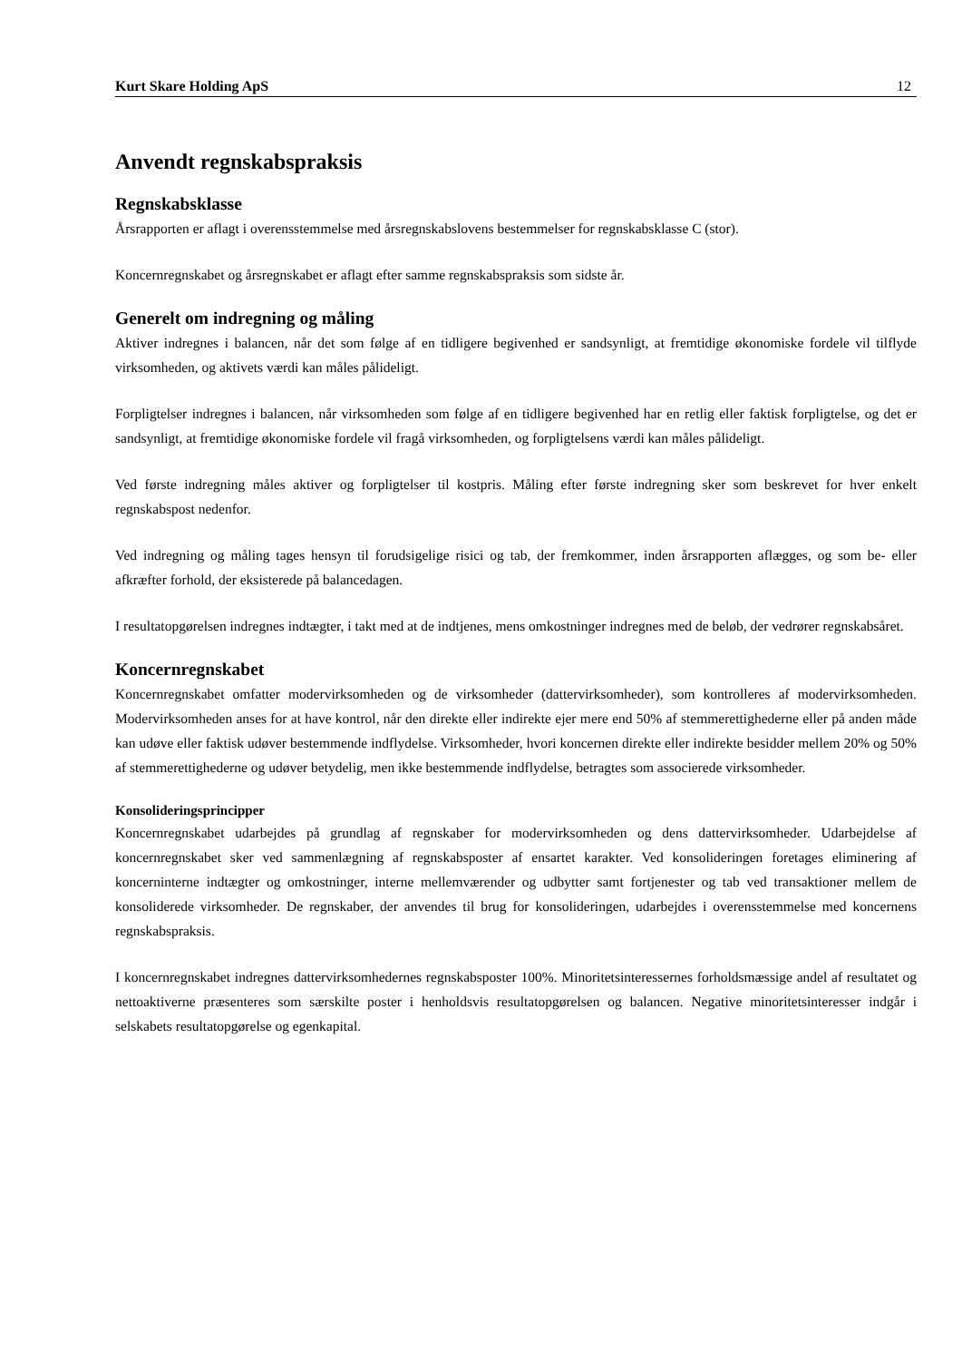Kurt Skare Holding ApS 12
Anvendt regnskabspraksis
Regnskabsklasse
Årsrapporten er aflagt i overensstemmelse med årsregnskabslovens bestemmelser for regnskabsklasse C (stor).
Koncernregnskabet og årsregnskabet er aflagt efter samme regnskabspraksis som sidste år.
Generelt om indregning og måling
Aktiver indregnes i balancen, når det som følge af en tidligere begivenhed er sandsynligt, at fremtidige økonomiske fordele vil tilflyde virksomheden, og aktivets værdi kan måles pålideligt.
Forpligtelser indregnes i balancen, når virksomheden som følge af en tidligere begivenhed har en retlig eller faktisk forpligtelse, og det er sandsynligt, at fremtidige økonomiske fordele vil fragå virksomheden, og forpligtelsens værdi kan måles pålideligt.
Ved første indregning måles aktiver og forpligtelser til kostpris. Måling efter første indregning sker som beskrevet for hver enkelt regnskabspost nedenfor.
Ved indregning og måling tages hensyn til forudsigelige risici og tab, der fremkommer, inden årsrapporten aflægges, og som be- eller afkræfter forhold, der eksisterede på balancedagen.
I resultatopgørelsen indregnes indtægter, i takt med at de indtjenes, mens omkostninger indregnes med de beløb, der vedrører regnskabsåret.
Koncernregnskabet
Koncernregnskabet omfatter modervirksomheden og de virksomheder (dattervirksomheder), som kontrolleres af modervirksomheden. Modervirksomheden anses for at have kontrol, når den direkte eller indirekte ejer mere end 50% af stemmerettighederne eller på anden måde kan udøve eller faktisk udøver bestemmende indflydelse. Virksomheder, hvori koncernen direkte eller indirekte besidder mellem 20% og 50% af stemmerettighederne og udøver betydelig, men ikke bestemmende indflydelse, betragtes som associerede virksomheder.
Konsolideringsprincipper
Koncernregnskabet udarbejdes på grundlag af regnskaber for modervirksomheden og dens dattervirksomheder. Udarbejdelse af koncernregnskabet sker ved sammenlægning af regnskabsposter af ensartet karakter. Ved konsolideringen foretages eliminering af koncerninterne indtægter og omkostninger, interne mellemværender og udbytter samt fortjenester og tab ved transaktioner mellem de konsoliderede virksomheder. De regnskaber, der anvendes til brug for konsolideringen, udarbejdes i overensstemmelse med koncernens regnskabspraksis.
I koncernregnskabet indregnes dattervirksomhedernes regnskabsposter 100%. Minoritetsinteressernes forholdsmæssige andel af resultatet og nettoaktiverne præsenteres som særskilte poster i henholdsvis resultatopgørelsen og balancen. Negative minoritetsinteresser indgår i selskabets resultatopgørelse og egenkapital.